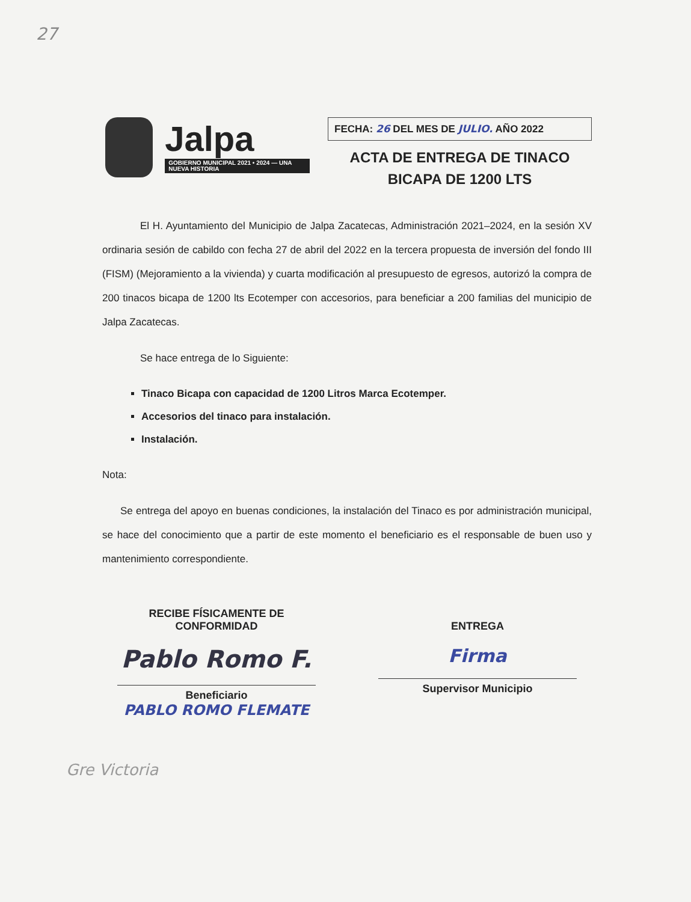27
Jalpa
GOBIERNO MUNICIPAL 2021 • 2024 — UNA NUEVA HISTORIA
FECHA: 26 DEL MES DE JULIO. AÑO 2022
ACTA DE ENTREGA DE TINACO
BICAPA DE 1200 LTS
El H. Ayuntamiento del Municipio de Jalpa Zacatecas, Administración 2021–2024, en la sesión XV ordinaria sesión de cabildo con fecha 27 de abril del 2022 en la tercera propuesta de inversión del fondo III (FISM) (Mejoramiento a la vivienda) y cuarta modificación al presupuesto de egresos, autorizó la compra de 200 tinacos bicapa de 1200 lts Ecotemper con accesorios, para beneficiar a 200 familias del municipio de Jalpa Zacatecas.
Se hace entrega de lo Siguiente:
Tinaco Bicapa con capacidad de 1200 Litros Marca Ecotemper.
Accesorios del tinaco para instalación.
Instalación.
Nota:
Se entrega del apoyo en buenas condiciones, la instalación del Tinaco es por administración municipal, se hace del conocimiento que a partir de este momento el beneficiario es el responsable de buen uso y mantenimiento correspondiente.
RECIBE FÍSICAMENTE DE
CONFORMIDAD
Pablo Romo F.
Beneficiario
PABLO ROMO FLEMATE
ENTREGA
Firma
Supervisor Municipio
Gre Victoria